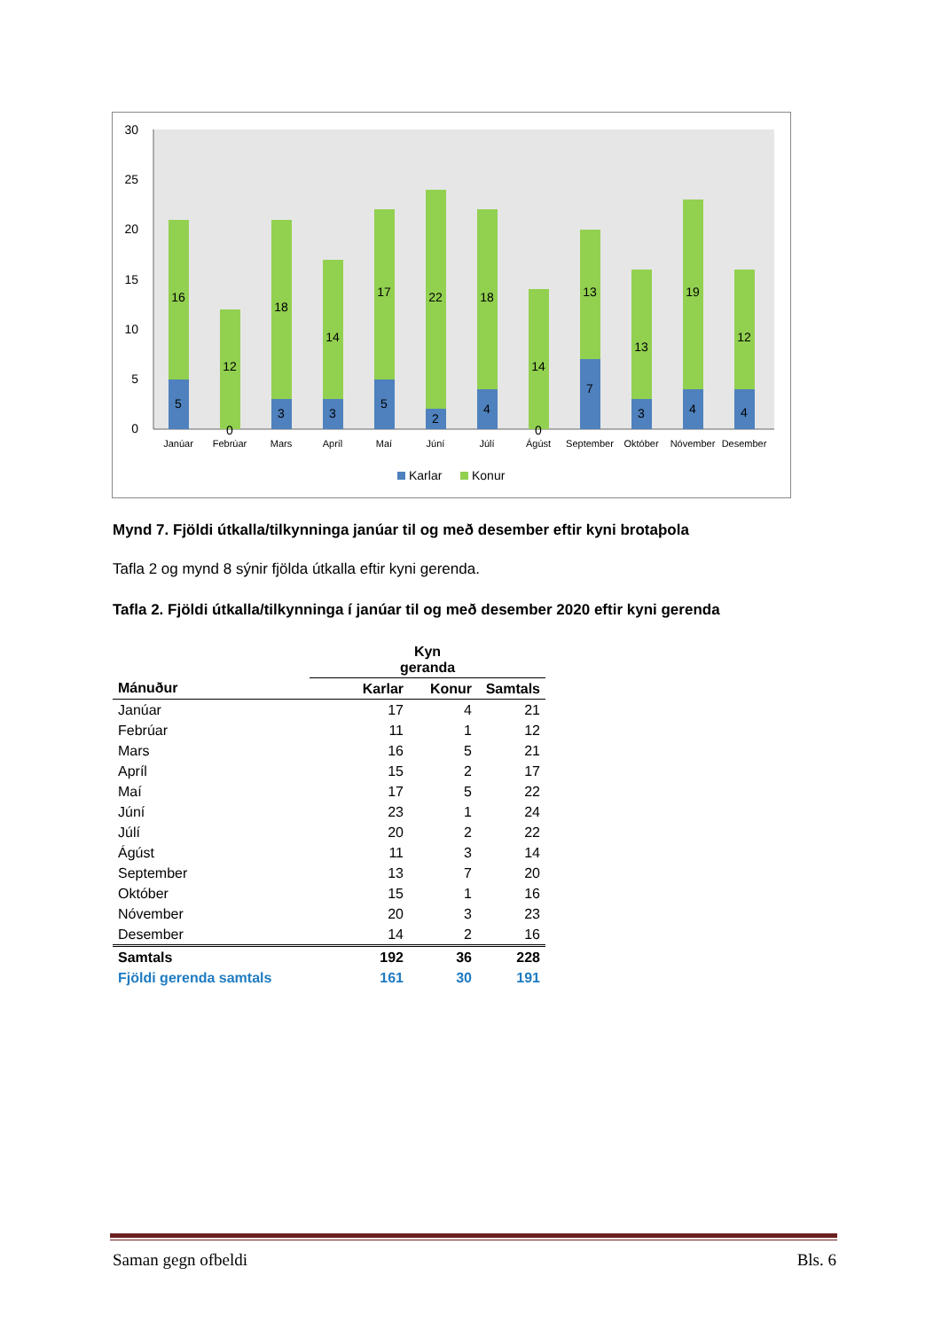30
25
20
15
10
5
0
16
5
12
0
18
3
14
3
17
5
22
2
18
4
14
0
13
7
13
3
19
4
12
4
Janúar
Febrúar
Mars
Apríl
Maí
Júní
Júlí
Ágúst
September
Október
Nóvember
Desember
Karlar
Konur
Mynd 7. Fjöldi útkalla/tilkynninga janúar til og með desember eftir kyni brotaþola
Tafla 2 og mynd 8 sýnir fjölda útkalla eftir kyni gerenda.
Tafla 2. Fjöldi útkalla/tilkynninga í janúar til og með desember 2020 eftir kyni gerenda
| | Kyn geranda | | |
| --- | --- | --- | --- |
| Mánuður | Karlar | Konur | Samtals |
| Janúar | 17 | 4 | 21 |
| Febrúar | 11 | 1 | 12 |
| Mars | 16 | 5 | 21 |
| Apríl | 15 | 2 | 17 |
| Maí | 17 | 5 | 22 |
| Júní | 23 | 1 | 24 |
| Júlí | 20 | 2 | 22 |
| Ágúst | 11 | 3 | 14 |
| September | 13 | 7 | 20 |
| Október | 15 | 1 | 16 |
| Nóvember | 20 | 3 | 23 |
| Desember | 14 | 2 | 16 |
| Samtals | 192 | 36 | 228 |
| Fjöldi gerenda samtals | 161 | 30 | 191 |
Saman gegn ofbeldi Bls. 6